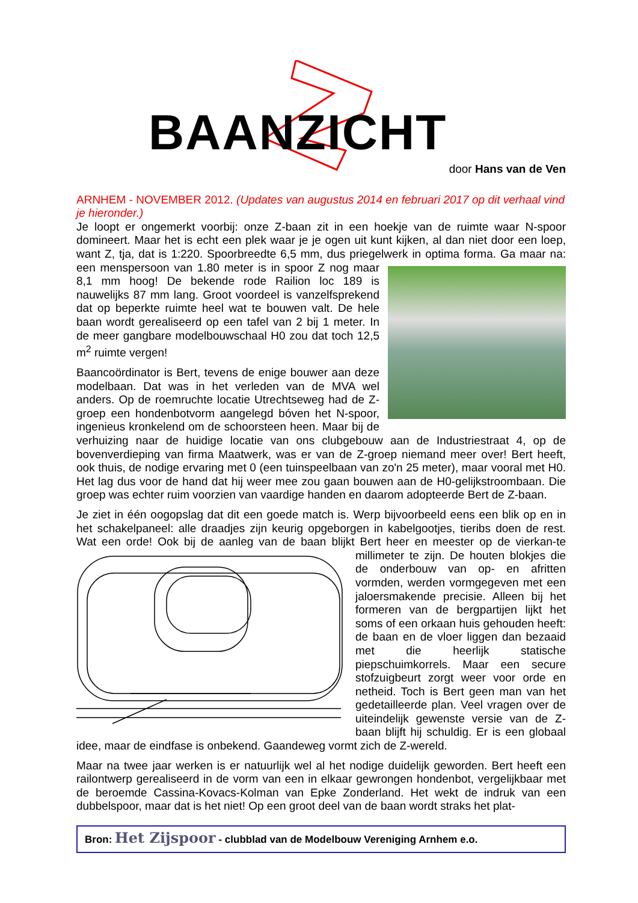BAANZICHT
door Hans van de Ven
ARNHEM - NOVEMBER 2012. (Updates van augustus 2014 en februari 2017 op dit verhaal vind je hieronder.)
Je loopt er ongemerkt voorbij: onze Z-baan zit in een hoekje van de ruimte waar N-spoor domineert. Maar het is echt een plek waar je je ogen uit kunt kijken, al dan niet door een loep, want Z, tja, dat is 1:220. Spoorbreedte 6,5 mm, dus priegelwerk in optima forma. Ga maar na: een menspersoon van 1.80 meter is in spoor Z nog maar 8,1 mm hoog! De bekende rode Railion loc 189 is nauwelijks 87 mm lang. Groot voordeel is vanzelfsprekend dat op beperkte ruimte heel wat te bouwen valt. De hele baan wordt gerealiseerd op een tafel van 2 bij 1 meter. In de meer gangbare modelbouwschaal H0 zou dat toch 12,5 m<sup>2</sup> ruimte vergen!
Baancoördinator is Bert, tevens de enige bouwer aan deze modelbaan. Dat was in het verleden van de MVA wel anders. Op de roemruchte locatie Utrechtseweg had de Z-groep een hondenbotvorm aangelegd bóven het N-spoor, ingenieus kronkelend om de schoorsteen heen. Maar bij de verhuizing naar de huidige locatie van ons clubgebouw aan de Industriestraat 4, op de bovenverdieping van firma Maatwerk, was er van de Z-groep niemand meer over! Bert heeft, ook thuis, de nodige ervaring met 0 (een tuinspeelbaan van zo'n 25 meter), maar vooral met H0. Het lag dus voor de hand dat hij weer mee zou gaan bouwen aan de H0-gelijkstroombaan. Die groep was echter ruim voorzien van vaardige handen en daarom adopteerde Bert de Z-baan.
Je ziet in één oogopslag dat dit een goede match is. Werp bijvoorbeeld eens een blik op en in het schakelpaneel: alle draadjes zijn keurig opgeborgen in kabelgootjes, tieribs doen de rest. Wat een orde! Ook bij de aanleg van de baan blijkt Bert heer en meester op de vierkan-te millimeter te zijn. De houten blokjes die de onderbouw van op- en afritten vormden, werden vormgegeven met een jaloersmakende precisie. Alleen bij het formeren van de bergpartijen lijkt het soms of een orkaan huis gehouden heeft: de baan en de vloer liggen dan bezaaid met die heerlijk statische piepschuimkorrels. Maar een secure stofzuigbeurt zorgt weer voor orde en netheid. Toch is Bert geen man van het gedetailleerde plan. Veel vragen over de uiteindelijk gewenste versie van de Z-baan blijft hij schuldig. Er is een globaal idee, maar de eindfase is onbekend. Gaandeweg vormt zich de Z-wereld.
Maar na twee jaar werken is er natuurlijk wel al het nodige duidelijk geworden. Bert heeft een railontwerp gerealiseerd in de vorm van een in elkaar gewrongen hondenbot, vergelijkbaar met de beroemde Cassina-Kovacs-Kolman van Epke Zonderland. Het wekt de indruk van een dubbelspoor, maar dat is het niet! Op een groot deel van de baan wordt straks het plat-
Bron: Het Zijspoor - clubblad van de Modelbouw Vereniging Arnhem e.o.